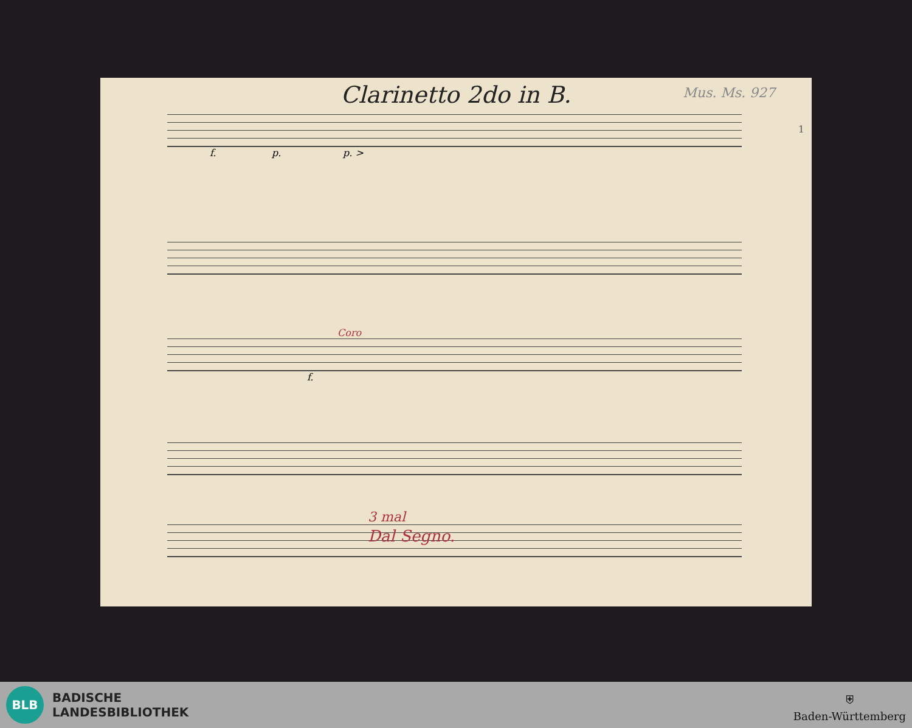Clarinetto 2do in B.
Mus. Ms. 927
1
f. p. p. >
Coro
f.
3 mal
Dal Segno.
BLB
BADISCHE
LANDESBIBLIOTHEK
⛨
Baden-Württemberg